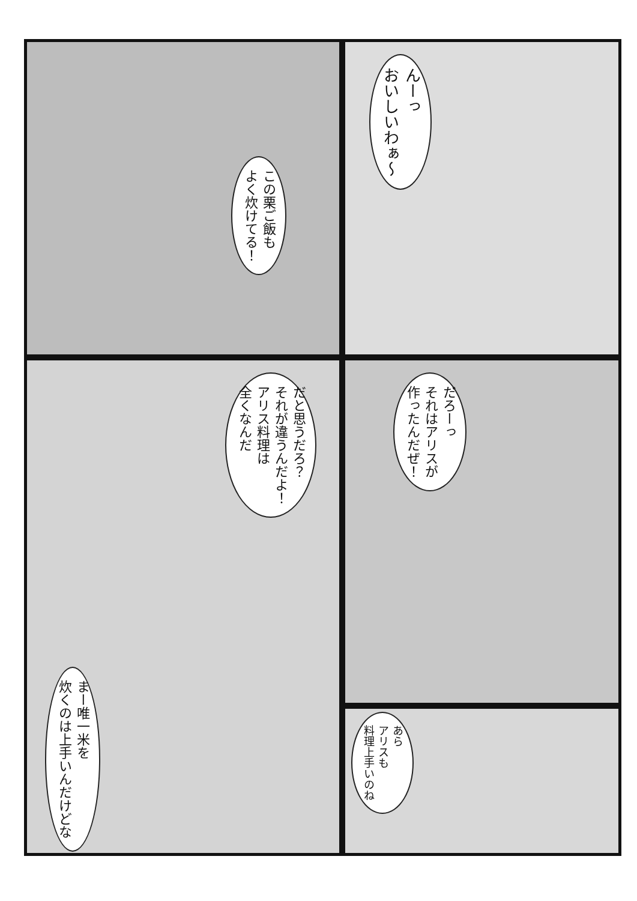この栗ご飯も
よく炊けてる！
んーっ
おいしいわぁ～
だと思うだろ？
それが違うんだよ！
アリス料理は
全くなんだ
まー唯一米を
炊くのは上手いんだけどな
だろーっ
それはアリスが
作ったんだぜ！
あら
アリスも
料理上手いのね